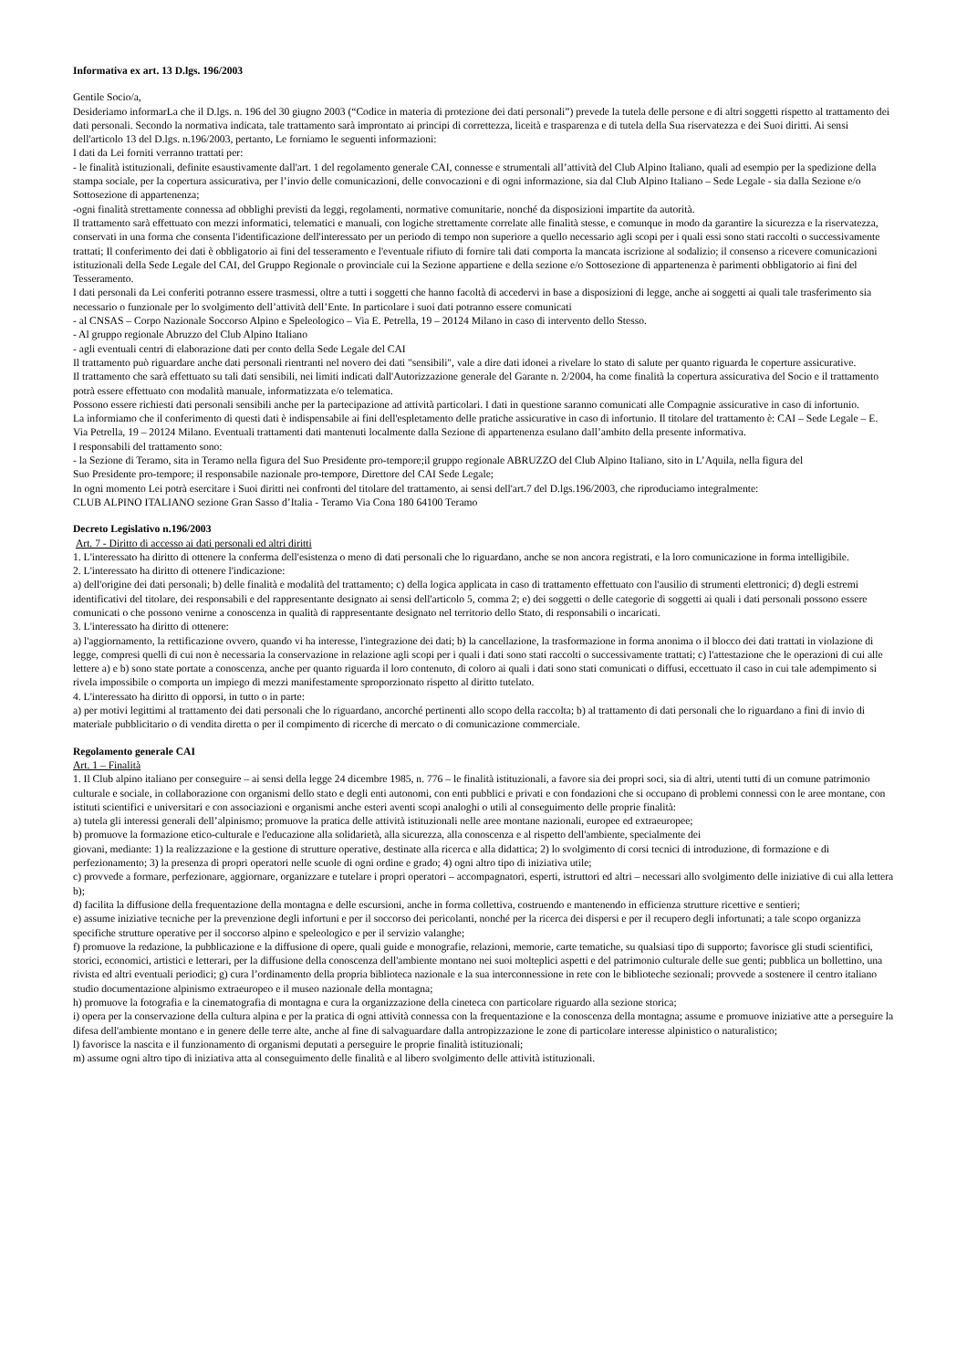Informativa ex art. 13 D.lgs. 196/2003
Gentile Socio/a,
Desideriamo informarLa che il D.lgs. n. 196 del 30 giugno 2003 (“Codice in materia di protezione dei dati personali”) prevede la tutela delle persone e di altri soggetti rispetto al trattamento dei dati personali. Secondo la normativa indicata, tale trattamento sarà improntato ai principi di correttezza, liceità e trasparenza e di tutela della Sua riservatezza e dei Suoi diritti. Ai sensi dell'articolo 13 del D.lgs. n.196/2003, pertanto, Le forniamo le seguenti informazioni:
I dati da Lei forniti verranno trattati per:
- le finalità istituzionali, definite esaustivamente dall'art. 1 del regolamento generale CAI, connesse e strumentali all’attività del Club Alpino Italiano, quali ad esempio per la spedizione della stampa sociale, per la copertura assicurativa, per l’invio delle comunicazioni, delle convocazioni e di ogni informazione, sia dal Club Alpino Italiano – Sede Legale - sia dalla Sezione e/o Sottosezione di appartenenza;
-ogni finalità strettamente connessa ad obblighi previsti da leggi, regolamenti, normative comunitarie, nonché da disposizioni impartite da autorità.
Il trattamento sarà effettuato con mezzi informatici, telematici e manuali, con logiche strettamente correlate alle finalità stesse, e comunque in modo da garantire la sicurezza e la riservatezza, conservati in una forma che consenta l'identificazione dell'interessato per un periodo di tempo non superiore a quello necessario agli scopi per i quali essi sono stati raccolti o successivamente trattati; Il conferimento dei dati è obbligatorio ai fini del tesseramento e l'eventuale rifiuto di fornire tali dati comporta la mancata iscrizione al sodalizio; il consenso a ricevere comunicazioni istituzionali della Sede Legale del CAI, del Gruppo Regionale o provinciale cui la Sezione appartiene e della sezione e/o Sottosezione di appartenenza è parimenti obbligatorio ai fini del Tesseramento.
I dati personali da Lei conferiti potranno essere trasmessi, oltre a tutti i soggetti che hanno facoltà di accedervi in base a disposizioni di legge, anche ai soggetti ai quali tale trasferimento sia necessario o funzionale per lo svolgimento dell’attività dell’Ente. In particolare i suoi dati potranno essere comunicati
- al CNSAS – Corpo Nazionale Soccorso Alpino e Speleologico – Via E. Petrella, 19 – 20124 Milano in caso di intervento dello Stesso.
- Al gruppo regionale Abruzzo del Club Alpino Italiano
- agli eventuali centri di elaborazione dati per conto della Sede Legale del CAI
Il trattamento può riguardare anche dati personali rientranti nel novero dei dati "sensibili", vale a dire dati idonei a rivelare lo stato di salute per quanto riguarda le coperture assicurative.
Il trattamento che sarà effettuato su tali dati sensibili, nei limiti indicati dall'Autorizzazione generale del Garante n. 2/2004, ha come finalità la copertura assicurativa del Socio e il trattamento potrà essere effettuato con modalità manuale, informatizzata e/o telematica.
Possono essere richiesti dati personali sensibili anche per la partecipazione ad attività particolari. I dati in questione saranno comunicati alle Compagnie assicurative in caso di infortunio.
La informiamo che il conferimento di questi dati è indispensabile ai fini dell'espletamento delle pratiche assicurative in caso di infortunio. Il titolare del trattamento è: CAI – Sede Legale – E. Via Petrella, 19 – 20124 Milano. Eventuali trattamenti dati mantenuti localmente dalla Sezione di appartenenza esulano dall’ambito della presente informativa.
I responsabili del trattamento sono:
- la Sezione di Teramo, sita in Teramo nella figura del Suo Presidente pro-tempore;il gruppo regionale ABRUZZO del Club Alpino Italiano, sito in L’Aquila, nella figura del
Suo Presidente pro-tempore; il responsabile nazionale pro-tempore, Direttore del CAI Sede Legale;
In ogni momento Lei potrà esercitare i Suoi diritti nei confronti del titolare del trattamento, ai sensi dell'art.7 del D.lgs.196/2003, che riproduciamo integralmente:
CLUB ALPINO ITALIANO sezione Gran Sasso d’Italia - Teramo Via Cona 180 64100 Teramo
Decreto Legislativo n.196/2003
Art. 7 - Diritto di accesso ai dati personali ed altri diritti
1. L'interessato ha diritto di ottenere la conferma dell'esistenza o meno di dati personali che lo riguardano, anche se non ancora registrati, e la loro comunicazione in forma intelligibile.
2. L'interessato ha diritto di ottenere l'indicazione:
a) dell'origine dei dati personali; b) delle finalità e modalità del trattamento; c) della logica applicata in caso di trattamento effettuato con l'ausilio di strumenti elettronici; d) degli estremi identificativi del titolare, dei responsabili e del rappresentante designato ai sensi dell'articolo 5, comma 2; e) dei soggetti o delle categorie di soggetti ai quali i dati personali possono essere comunicati o che possono venirne a conoscenza in qualità di rappresentante designato nel territorio dello Stato, di responsabili o incaricati.
3. L'interessato ha diritto di ottenere:
a) l'aggiornamento, la rettificazione ovvero, quando vi ha interesse, l'integrazione dei dati; b) la cancellazione, la trasformazione in forma anonima o il blocco dei dati trattati in violazione di legge, compresi quelli di cui non è necessaria la conservazione in relazione agli scopi per i quali i dati sono stati raccolti o successivamente trattati; c) l'attestazione che le operazioni di cui alle lettere a) e b) sono state portate a conoscenza, anche per quanto riguarda il loro contenuto, di coloro ai quali i dati sono stati comunicati o diffusi, eccettuato il caso in cui tale adempimento si rivela impossibile o comporta un impiego di mezzi manifestamente sproporzionato rispetto al diritto tutelato.
4. L'interessato ha diritto di opporsi, in tutto o in parte:
a) per motivi legittimi al trattamento dei dati personali che lo riguardano, ancorché pertinenti allo scopo della raccolta; b) al trattamento di dati personali che lo riguardano a fini di invio di materiale pubblicitario o di vendita diretta o per il compimento di ricerche di mercato o di comunicazione commerciale.
Regolamento generale CAI
Art. 1 – Finalità
1. Il Club alpino italiano per conseguire – ai sensi della legge 24 dicembre 1985, n. 776 – le finalità istituzionali, a favore sia dei propri soci, sia di altri, utenti tutti di un comune patrimonio culturale e sociale, in collaborazione con organismi dello stato e degli enti autonomi, con enti pubblici e privati e con fondazioni che si occupano di problemi connessi con le aree montane, con istituti scientifici e universitari e con associazioni e organismi anche esteri aventi scopi analoghi o utili al conseguimento delle proprie finalità:
a) tutela gli interessi generali dell’alpinismo; promuove la pratica delle attività istituzionali nelle aree montane nazionali, europee ed extraeuropee;
b) promuove la formazione etico-culturale e l'educazione alla solidarietà, alla sicurezza, alla conoscenza e al rispetto dell'ambiente, specialmente dei
giovani, mediante: 1) la realizzazione e la gestione di strutture operative, destinate alla ricerca e alla didattica; 2) lo svolgimento di corsi tecnici di introduzione, di formazione e di perfezionamento; 3) la presenza di propri operatori nelle scuole di ogni ordine e grado; 4) ogni altro tipo di iniziativa utile;
c) provvede a formare, perfezionare, aggiornare, organizzare e tutelare i propri operatori – accompagnatori, esperti, istruttori ed altri – necessari allo svolgimento delle iniziative di cui alla lettera b);
d) facilita la diffusione della frequentazione della montagna e delle escursioni, anche in forma collettiva, costruendo e mantenendo in efficienza strutture ricettive e sentieri;
e) assume iniziative tecniche per la prevenzione degli infortuni e per il soccorso dei pericolanti, nonché per la ricerca dei dispersi e per il recupero degli infortunati; a tale scopo organizza specifiche strutture operative per il soccorso alpino e speleologico e per il servizio valanghe;
f) promuove la redazione, la pubblicazione e la diffusione di opere, quali guide e monografie, relazioni, memorie, carte tematiche, su qualsiasi tipo di supporto; favorisce gli studi scientifici, storici, economici, artistici e letterari, per la diffusione della conoscenza dell'ambiente montano nei suoi molteplici aspetti e del patrimonio culturale delle sue genti; pubblica un bollettino, una rivista ed altri eventuali periodici; g) cura l’ordinamento della propria biblioteca nazionale e la sua interconnessione in rete con le biblioteche sezionali; provvede a sostenere il centro italiano studio documentazione alpinismo extraeuropeo e il museo nazionale della montagna;
h) promuove la fotografia e la cinematografia di montagna e cura la organizzazione della cineteca con particolare riguardo alla sezione storica;
i) opera per la conservazione della cultura alpina e per la pratica di ogni attività connessa con la frequentazione e la conoscenza della montagna; assume e promuove iniziative atte a perseguire la difesa dell'ambiente montano e in genere delle terre alte, anche al fine di salvaguardare dalla antropizzazione le zone di particolare interesse alpinistico o naturalistico;
l) favorisce la nascita e il funzionamento di organismi deputati a perseguire le proprie finalità istituzionali;
m) assume ogni altro tipo di iniziativa atta al conseguimento delle finalità e al libero svolgimento delle attività istituzionali.